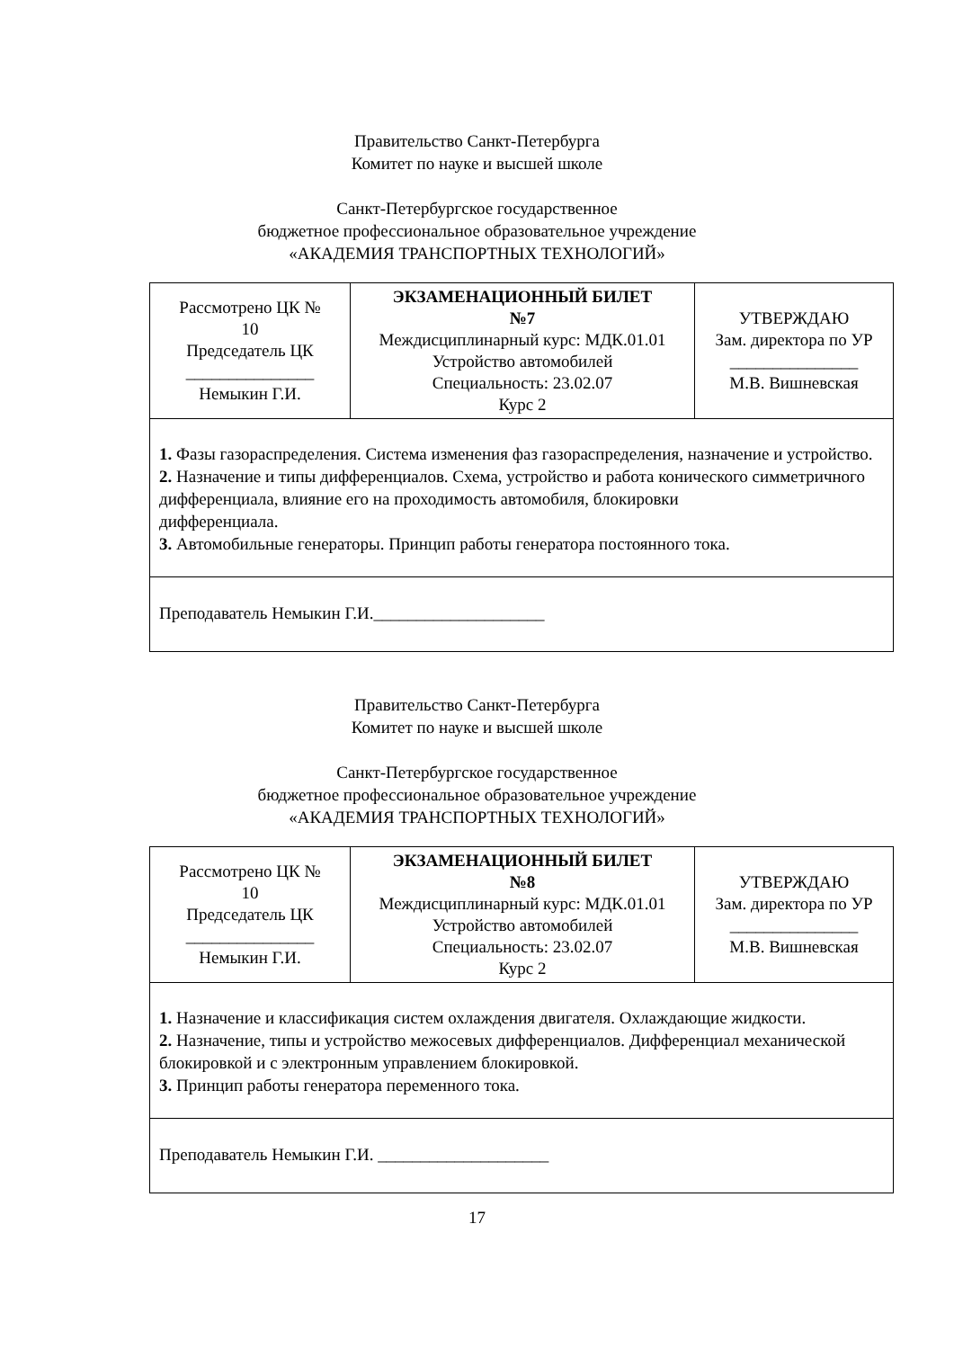Правительство Санкт-Петербурга
Комитет по науке и высшей школе
Санкт-Петербургское государственное
бюджетное профессиональное образовательное учреждение
«АКАДЕМИЯ ТРАНСПОРТНЫХ ТЕХНОЛОГИЙ»
| Рассмотрено ЦК № 10 Председатель ЦК _______________ Немыкин Г.И. | ЭКЗАМЕНАЦИОННЫЙ БИЛЕТ №7 Междисциплинарный курс: МДК.01.01 Устройство автомобилей Специальность: 23.02.07 Курс 2 | УТВЕРЖДАЮ Зам. директора по УР _______________ М.В. Вишневская |
| 1. Фазы газораспределения. Система изменения фаз газораспределения, назначение и устройство. 2. Назначение и типы дифференциалов. Схема, устройство и работа конического симметричного дифференциала, влияние его на проходимость автомобиля, блокировки дифференциала. 3. Автомобильные генераторы. Принцип работы генератора постоянного тока. | | |
| Преподаватель Немыкин Г.И.____________________ | | |
Правительство Санкт-Петербурга
Комитет по науке и высшей школе
Санкт-Петербургское государственное
бюджетное профессиональное образовательное учреждение
«АКАДЕМИЯ ТРАНСПОРТНЫХ ТЕХНОЛОГИЙ»
| Рассмотрено ЦК № 10 Председатель ЦК _______________ Немыкин Г.И. | ЭКЗАМЕНАЦИОННЫЙ БИЛЕТ №8 Междисциплинарный курс: МДК.01.01 Устройство автомобилей Специальность: 23.02.07 Курс 2 | УТВЕРЖДАЮ Зам. директора по УР _______________ М.В. Вишневская |
| 1. Назначение и классификация систем охлаждения двигателя. Охлаждающие жидкости. 2. Назначение, типы и устройство межосевых дифференциалов. Дифференциал механической блокировкой и с электронным управлением блокировкой. 3. Принцип работы генератора переменного тока. | | |
| Преподаватель Немыкин Г.И. ____________________ | | |
17